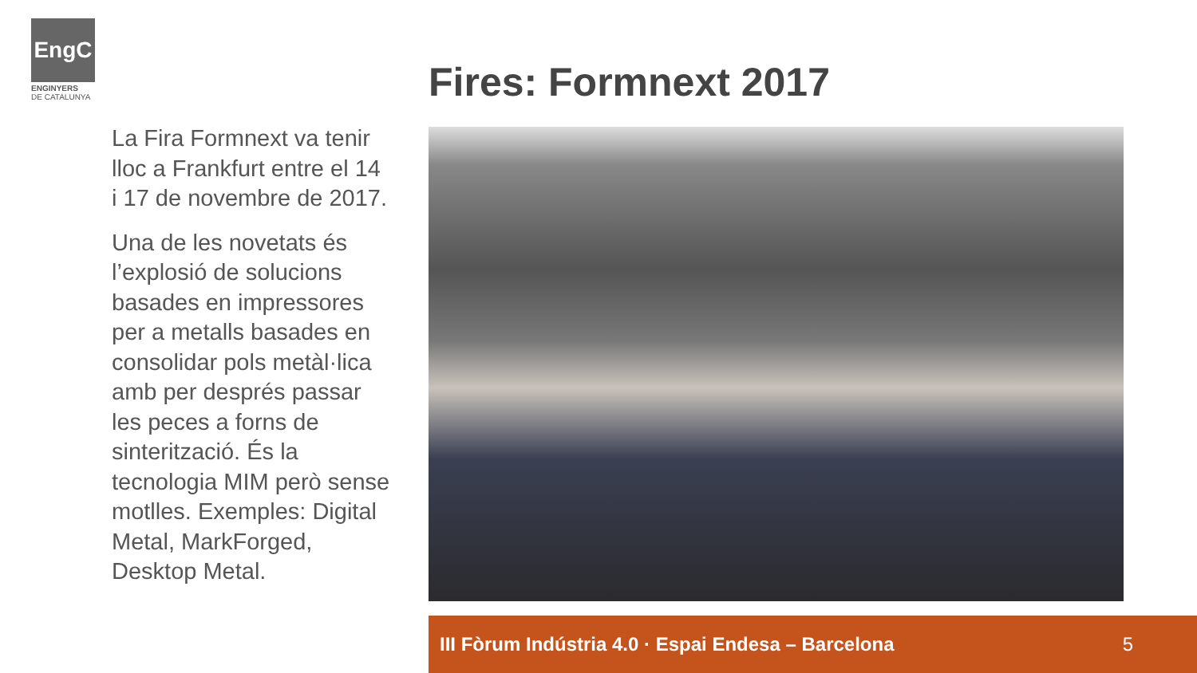EngC
ENGINYERS
DE CATALUNYA
Fires: Formnext 2017
La Fira Formnext va tenir lloc a Frankfurt entre el 14 i 17 de novembre de 2017.
Una de les novetats és l’explosió de solucions basades en impressores per a metalls basades en consolidar pols metàl·lica amb per després passar les peces a forns de sinterització. És la tecnologia MIM però sense motlles. Exemples: Digital Metal, MarkForged, Desktop Metal.
III Fòrum Indústria 4.0 · Espai Endesa – Barcelona 5